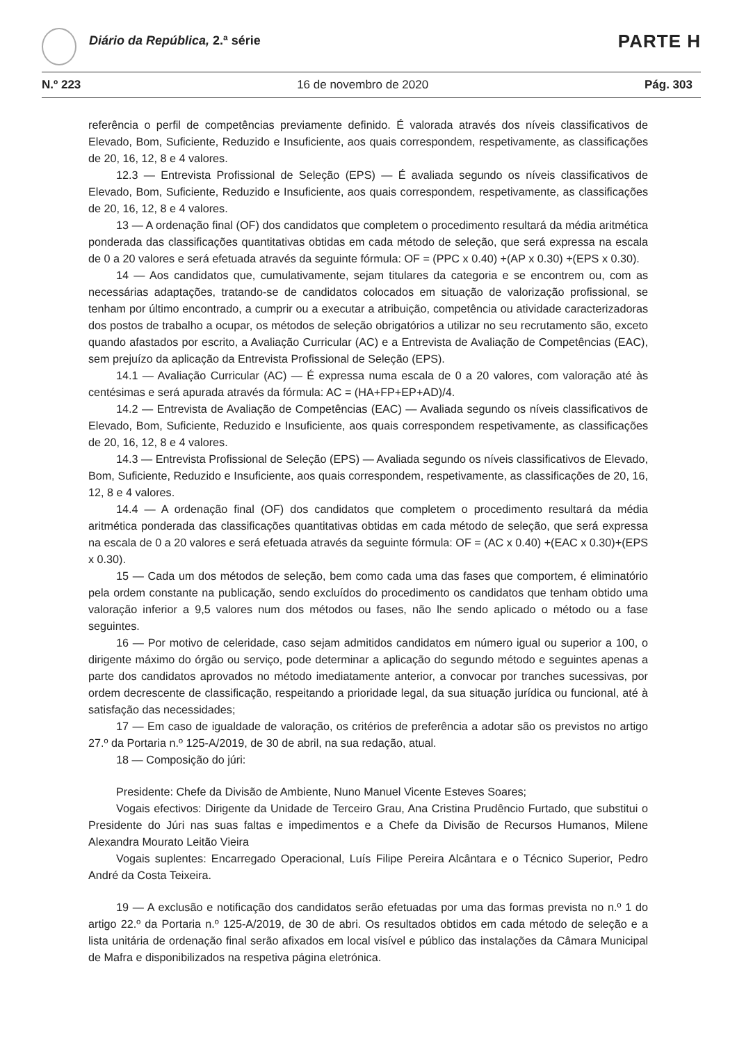Diário da República, 2.ª série PARTE H
N.º 223 16 de novembro de 2020 Pág. 303
referência o perfil de competências previamente definido. É valorada através dos níveis classificativos de Elevado, Bom, Suficiente, Reduzido e Insuficiente, aos quais correspondem, respetivamente, as classificações de 20, 16, 12, 8 e 4 valores.
12.3 — Entrevista Profissional de Seleção (EPS) — É avaliada segundo os níveis classificativos de Elevado, Bom, Suficiente, Reduzido e Insuficiente, aos quais correspondem, respetivamente, as classificações de 20, 16, 12, 8 e 4 valores.
13 — A ordenação final (OF) dos candidatos que completem o procedimento resultará da média aritmética ponderada das classificações quantitativas obtidas em cada método de seleção, que será expressa na escala de 0 a 20 valores e será efetuada através da seguinte fórmula: OF = (PPC x 0.40) +(AP x 0.30) +(EPS x 0.30).
14 — Aos candidatos que, cumulativamente, sejam titulares da categoria e se encontrem ou, com as necessárias adaptações, tratando-se de candidatos colocados em situação de valorização profissional, se tenham por último encontrado, a cumprir ou a executar a atribuição, competência ou atividade caracterizadoras dos postos de trabalho a ocupar, os métodos de seleção obrigatórios a utilizar no seu recrutamento são, exceto quando afastados por escrito, a Avaliação Curricular (AC) e a Entrevista de Avaliação de Competências (EAC), sem prejuízo da aplicação da Entrevista Profissional de Seleção (EPS).
14.1 — Avaliação Curricular (AC) — É expressa numa escala de 0 a 20 valores, com valoração até às centésimas e será apurada através da fórmula: AC = (HA+FP+EP+AD)/4.
14.2 — Entrevista de Avaliação de Competências (EAC) — Avaliada segundo os níveis classificativos de Elevado, Bom, Suficiente, Reduzido e Insuficiente, aos quais correspondem respetivamente, as classificações de 20, 16, 12, 8 e 4 valores.
14.3 — Entrevista Profissional de Seleção (EPS) — Avaliada segundo os níveis classificativos de Elevado, Bom, Suficiente, Reduzido e Insuficiente, aos quais correspondem, respetivamente, as classificações de 20, 16, 12, 8 e 4 valores.
14.4 — A ordenação final (OF) dos candidatos que completem o procedimento resultará da média aritmética ponderada das classificações quantitativas obtidas em cada método de seleção, que será expressa na escala de 0 a 20 valores e será efetuada através da seguinte fórmula: OF = (AC x 0.40) +(EAC x 0.30)+(EPS x 0.30).
15 — Cada um dos métodos de seleção, bem como cada uma das fases que comportem, é eliminatório pela ordem constante na publicação, sendo excluídos do procedimento os candidatos que tenham obtido uma valoração inferior a 9,5 valores num dos métodos ou fases, não lhe sendo aplicado o método ou a fase seguintes.
16 — Por motivo de celeridade, caso sejam admitidos candidatos em número igual ou superior a 100, o dirigente máximo do órgão ou serviço, pode determinar a aplicação do segundo método e seguintes apenas a parte dos candidatos aprovados no método imediatamente anterior, a convocar por tranches sucessivas, por ordem decrescente de classificação, respeitando a prioridade legal, da sua situação jurídica ou funcional, até à satisfação das necessidades;
17 — Em caso de igualdade de valoração, os critérios de preferência a adotar são os previstos no artigo 27.º da Portaria n.º 125-A/2019, de 30 de abril, na sua redação, atual.
18 — Composição do júri:
Presidente: Chefe da Divisão de Ambiente, Nuno Manuel Vicente Esteves Soares;
Vogais efectivos: Dirigente da Unidade de Terceiro Grau, Ana Cristina Prudêncio Furtado, que substitui o Presidente do Júri nas suas faltas e impedimentos e a Chefe da Divisão de Recursos Humanos, Milene Alexandra Mourato Leitão Vieira
Vogais suplentes: Encarregado Operacional, Luís Filipe Pereira Alcântara e o Técnico Superior, Pedro André da Costa Teixeira.
19 — A exclusão e notificação dos candidatos serão efetuadas por uma das formas prevista no n.º 1 do artigo 22.º da Portaria n.º 125-A/2019, de 30 de abri. Os resultados obtidos em cada método de seleção e a lista unitária de ordenação final serão afixados em local visível e público das instalações da Câmara Municipal de Mafra e disponibilizados na respetiva página eletrónica.